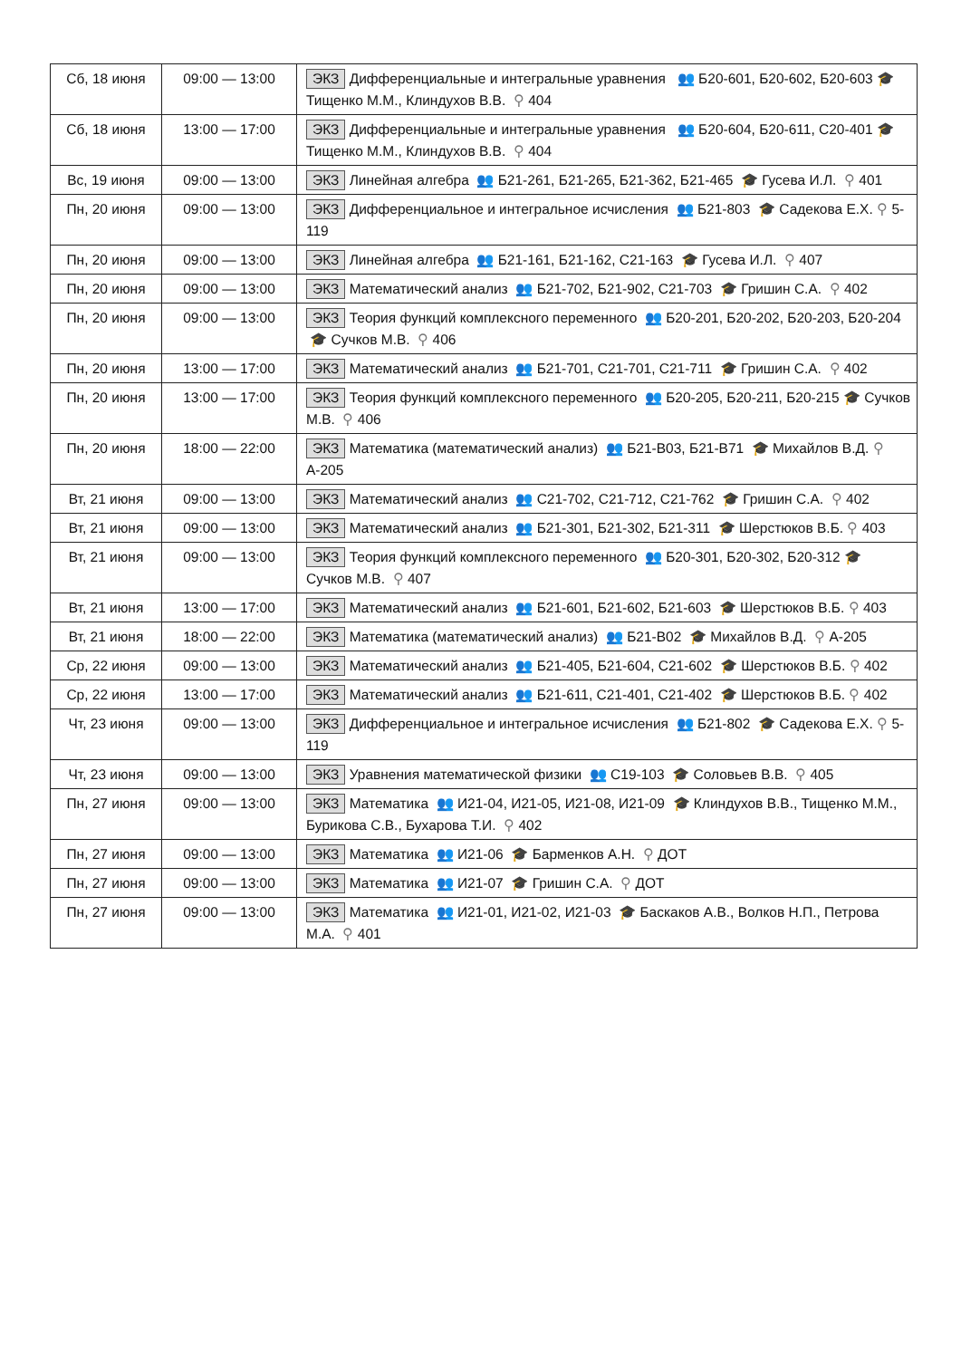| Сб, 18 июня | 09:00 — 13:00 | ЭКЗ Дифференциальные и интегральные уравнения 👥 Б20-601, Б20-602, Б20-603 🎓 Тищенко М.М., Клиндухов В.В. ⚲ 404 |
| Сб, 18 июня | 13:00 — 17:00 | ЭКЗ Дифференциальные и интегральные уравнения 👥 Б20-604, Б20-611, С20-401 🎓 Тищенко М.М., Клиндухов В.В. ⚲ 404 |
| Вс, 19 июня | 09:00 — 13:00 | ЭКЗ Линейная алгебра 👥 Б21-261, Б21-265, Б21-362, Б21-465 🎓 Гусева И.Л. ⚲ 401 |
| Пн, 20 июня | 09:00 — 13:00 | ЭКЗ Дифференциальное и интегральное исчисления 👥 Б21-803 🎓 Садекова Е.Х. ⚲ 5-119 |
| Пн, 20 июня | 09:00 — 13:00 | ЭКЗ Линейная алгебра 👥 Б21-161, Б21-162, С21-163 🎓 Гусева И.Л. ⚲ 407 |
| Пн, 20 июня | 09:00 — 13:00 | ЭКЗ Математический анализ 👥 Б21-702, Б21-902, С21-703 🎓 Гришин С.А. ⚲ 402 |
| Пн, 20 июня | 09:00 — 13:00 | ЭКЗ Теория функций комплексного переменного 👥 Б20-201, Б20-202, Б20-203, Б20-204 🎓 Сучков М.В. ⚲ 406 |
| Пн, 20 июня | 13:00 — 17:00 | ЭКЗ Математический анализ 👥 Б21-701, С21-701, С21-711 🎓 Гришин С.А. ⚲ 402 |
| Пн, 20 июня | 13:00 — 17:00 | ЭКЗ Теория функций комплексного переменного 👥 Б20-205, Б20-211, Б20-215 🎓 Сучков М.В. ⚲ 406 |
| Пн, 20 июня | 18:00 — 22:00 | ЭКЗ Математика (математический анализ) 👥 Б21-В03, Б21-В71 🎓 Михайлов В.Д. ⚲ А-205 |
| Вт, 21 июня | 09:00 — 13:00 | ЭКЗ Математический анализ 👥 С21-702, С21-712, С21-762 🎓 Гришин С.А. ⚲ 402 |
| Вт, 21 июня | 09:00 — 13:00 | ЭКЗ Математический анализ 👥 Б21-301, Б21-302, Б21-311 🎓 Шерстюков В.Б. ⚲ 403 |
| Вт, 21 июня | 09:00 — 13:00 | ЭКЗ Теория функций комплексного переменного 👥 Б20-301, Б20-302, Б20-312 🎓 Сучков М.В. ⚲ 407 |
| Вт, 21 июня | 13:00 — 17:00 | ЭКЗ Математический анализ 👥 Б21-601, Б21-602, Б21-603 🎓 Шерстюков В.Б. ⚲ 403 |
| Вт, 21 июня | 18:00 — 22:00 | ЭКЗ Математика (математический анализ) 👥 Б21-В02 🎓 Михайлов В.Д. ⚲ А-205 |
| Ср, 22 июня | 09:00 — 13:00 | ЭКЗ Математический анализ 👥 Б21-405, Б21-604, С21-602 🎓 Шерстюков В.Б. ⚲ 402 |
| Ср, 22 июня | 13:00 — 17:00 | ЭКЗ Математический анализ 👥 Б21-611, С21-401, С21-402 🎓 Шерстюков В.Б. ⚲ 402 |
| Чт, 23 июня | 09:00 — 13:00 | ЭКЗ Дифференциальное и интегральное исчисления 👥 Б21-802 🎓 Садекова Е.Х. ⚲ 5-119 |
| Чт, 23 июня | 09:00 — 13:00 | ЭКЗ Уравнения математической физики 👥 С19-103 🎓 Соловьев В.В. ⚲ 405 |
| Пн, 27 июня | 09:00 — 13:00 | ЭКЗ Математика 👥 И21-04, И21-05, И21-08, И21-09 🎓 Клиндухов В.В., Тищенко М.М., Бурикова С.В., Бухарова Т.И. ⚲ 402 |
| Пн, 27 июня | 09:00 — 13:00 | ЭКЗ Математика 👥 И21-06 🎓 Барменков А.Н. ⚲ ДОТ |
| Пн, 27 июня | 09:00 — 13:00 | ЭКЗ Математика 👥 И21-07 🎓 Гришин С.А. ⚲ ДОТ |
| Пн, 27 июня | 09:00 — 13:00 | ЭКЗ Математика 👥 И21-01, И21-02, И21-03 🎓 Баскаков А.В., Волков Н.П., Петрова М.А. ⚲ 401 |